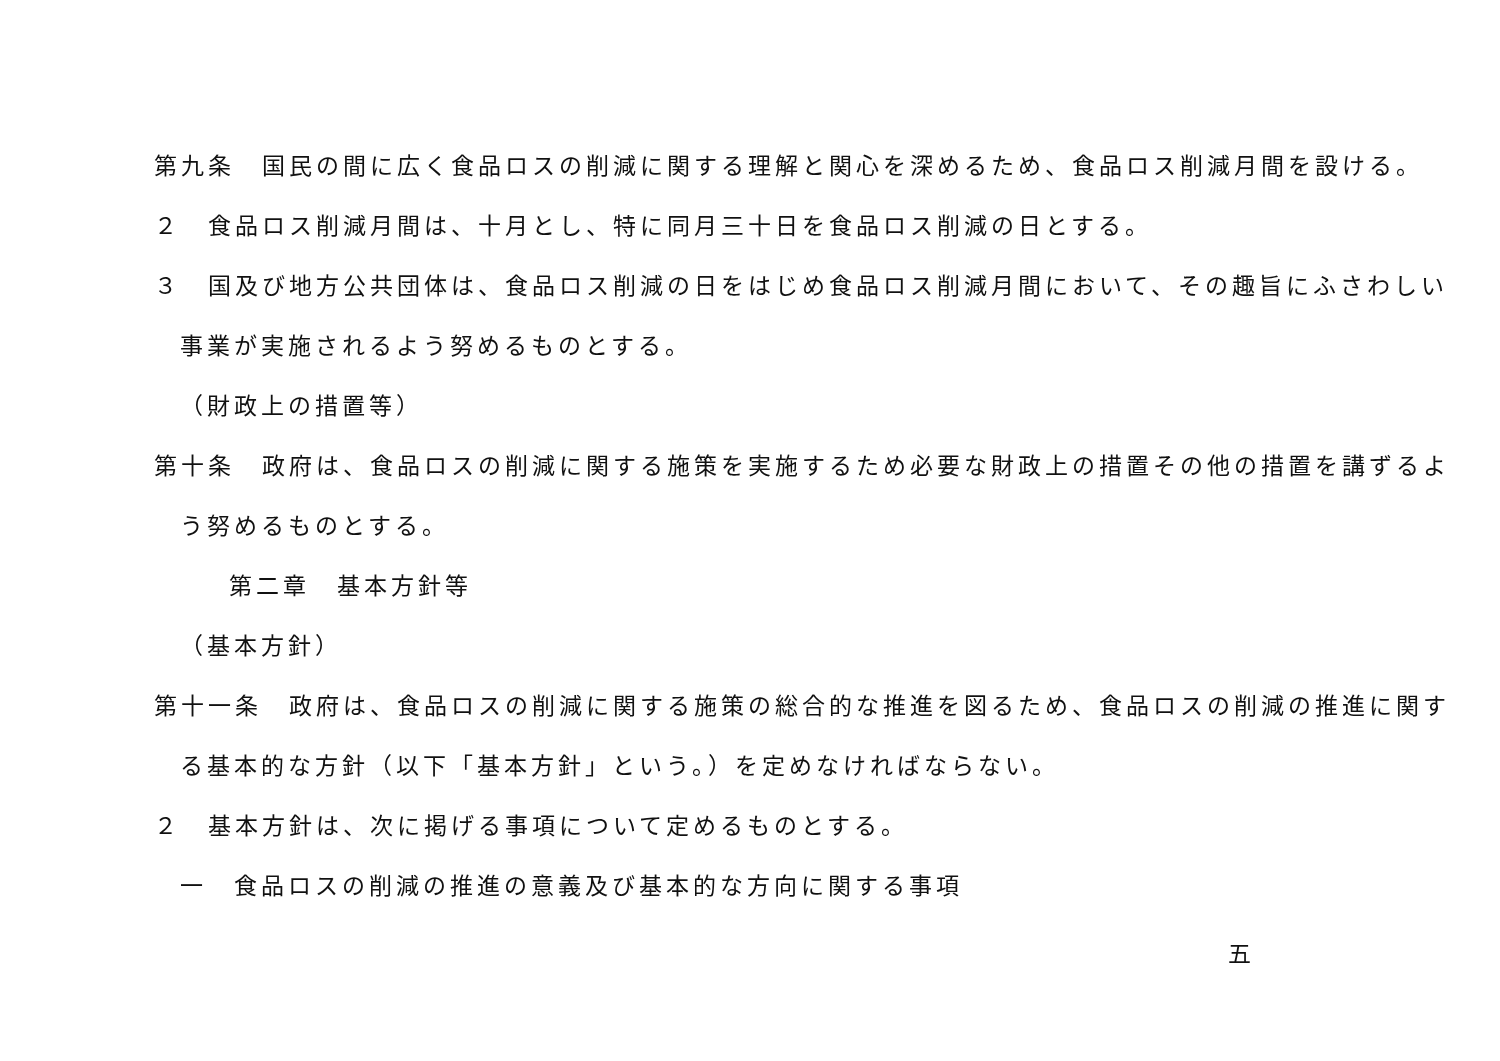第九条　国民の間に広く食品ロスの削減に関する理解と関心を深めるため、食品ロス削減月間を設ける。
２　食品ロス削減月間は、十月とし、特に同月三十日を食品ロス削減の日とする。
３　国及び地方公共団体は、食品ロス削減の日をはじめ食品ロス削減月間において、その趣旨にふさわしい
事業が実施されるよう努めるものとする。
（財政上の措置等）
第十条　政府は、食品ロスの削減に関する施策を実施するため必要な財政上の措置その他の措置を講ずるよ
う努めるものとする。
第二章　基本方針等
（基本方針）
第十一条　政府は、食品ロスの削減に関する施策の総合的な推進を図るため、食品ロスの削減の推進に関す
る基本的な方針（以下「基本方針」という。）を定めなければならない。
２　基本方針は、次に掲げる事項について定めるものとする。
一　食品ロスの削減の推進の意義及び基本的な方向に関する事項
五